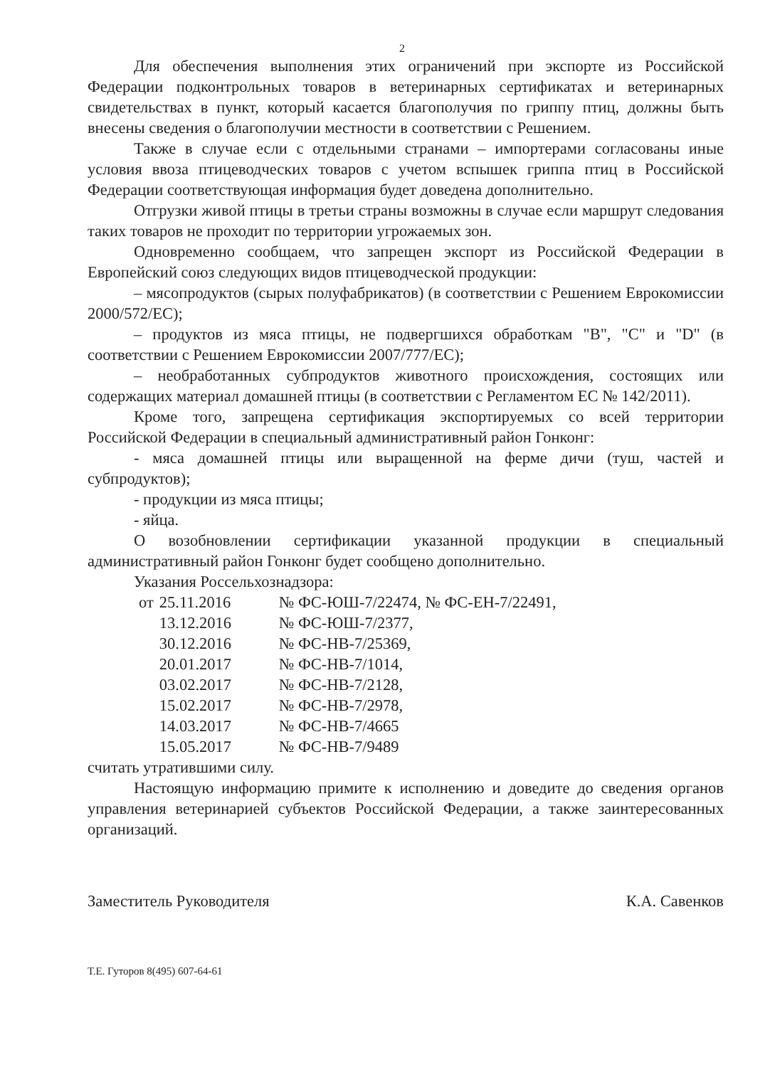2
Для обеспечения выполнения этих ограничений при экспорте из Российской Федерации подконтрольных товаров в ветеринарных сертификатах и ветеринарных свидетельствах в пункт, который касается благополучия по гриппу птиц, должны быть внесены сведения о благополучии местности в соответствии с Решением.
Также в случае если с отдельными странами – импортерами согласованы иные условия ввоза птицеводческих товаров с учетом вспышек гриппа птиц в Российской Федерации соответствующая информация будет доведена дополнительно.
Отгрузки живой птицы в третьи страны возможны в случае если маршрут следования таких товаров не проходит по территории угрожаемых зон.
Одновременно сообщаем, что запрещен экспорт из Российской Федерации в Европейский союз следующих видов птицеводческой продукции:
– мясопродуктов (сырых полуфабрикатов) (в соответствии с Решением Еврокомиссии 2000/572/ЕС);
– продуктов из мяса птицы, не подвергшихся обработкам "B", "C" и "D" (в соответствии с Решением Еврокомиссии 2007/777/ЕС);
– необработанных субпродуктов животного происхождения, состоящих или содержащих материал домашней птицы (в соответствии с Регламентом ЕС № 142/2011).
Кроме того, запрещена сертификация экспортируемых со всей территории Российской Федерации в специальный административный район Гонконг:
- мяса домашней птицы или выращенной на ферме дичи (туш, частей и субпродуктов);
- продукции из мяса птицы;
- яйца.
О возобновлении сертификации указанной продукции в специальный административный район Гонконг будет сообщено дополнительно.
Указания Россельхознадзора:
| от | 25.11.2016 | № ФС-ЮШ-7/22474, № ФС-ЕН-7/22491, |
| | 13.12.2016 | № ФС-ЮШ-7/2377, |
| | 30.12.2016 | № ФС-НВ-7/25369, |
| | 20.01.2017 | № ФС-НВ-7/1014, |
| | 03.02.2017 | № ФС-НВ-7/2128, |
| | 15.02.2017 | № ФС-НВ-7/2978, |
| | 14.03.2017 | № ФС-НВ-7/4665 |
| | 15.05.2017 | № ФС-НВ-7/9489 |
считать утратившими силу.
Настоящую информацию примите к исполнению и доведите до сведения органов управления ветеринарией субъектов Российской Федерации, а также заинтересованных организаций.
Заместитель Руководителя К.А. Савенков
Т.Е. Гуторов 8(495) 607-64-61